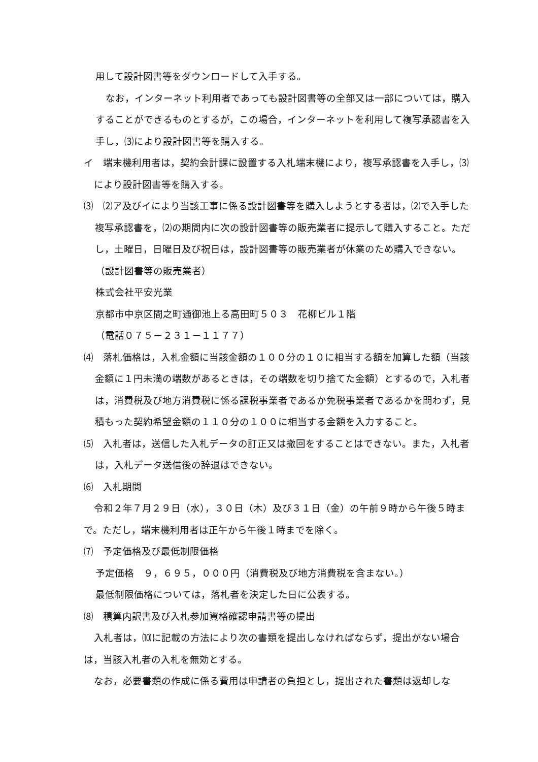用して設計図書等をダウンロードして入手する。
なお，インターネット利用者であっても設計図書等の全部又は一部については，購入することができるものとするが，この場合，インターネットを利用して複写承認書を入手し，⑶により設計図書等を購入する。
イ　端末機利用者は，契約会計課に設置する入札端末機により，複写承認書を入手し，⑶により設計図書等を購入する。
⑶　⑵ア及びイにより当該工事に係る設計図書等を購入しようとする者は，⑵で入手した複写承認書を，⑵の期間内に次の設計図書等の販売業者に提示して購入すること。ただし，土曜日，日曜日及び祝日は，設計図書等の販売業者が休業のため購入できない。
（設計図書等の販売業者）
株式会社平安光業
京都市中京区間之町通御池上る高田町５０３　花柳ビル１階
（電話０７５－２３１－１１７７）
⑷　落札価格は，入札金額に当該金額の１００分の１０に相当する額を加算した額（当該金額に１円未満の端数があるときは，その端数を切り捨てた金額）とするので，入札者は，消費税及び地方消費税に係る課税事業者であるか免税事業者であるかを問わず，見積もった契約希望金額の１１０分の１００に相当する金額を入力すること。
⑸　入札者は，送信した入札データの訂正又は撤回をすることはできない。また，入札者は，入札データ送信後の辞退はできない。
⑹　入札期間
令和２年７月２９日（水），３０日（木）及び３１日（金）の午前９時から午後５時まで。ただし，端末機利用者は正午から午後１時までを除く。
⑺　予定価格及び最低制限価格
予定価格　９，６９５，０００円（消費税及び地方消費税を含まない。）
最低制限価格については，落札者を決定した日に公表する。
⑻　積算内訳書及び入札参加資格確認申請書等の提出
入札者は，⑽に記載の方法により次の書類を提出しなければならず，提出がない場合は，当該入札者の入札を無効とする。
なお，必要書類の作成に係る費用は申請者の負担とし，提出された書類は返却しな